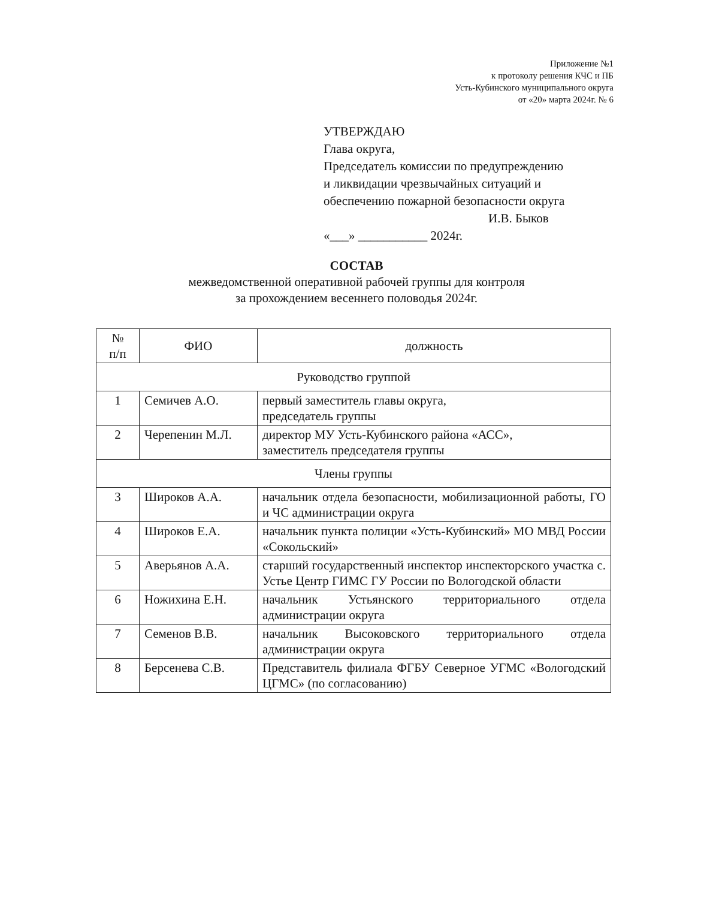Приложение №1
к протоколу решения КЧС и ПБ
Усть-Кубинского муниципального округа
от «20» марта 2024г. № 6
УТВЕРЖДАЮ
Глава округа,
Председатель комиссии по предупреждению
и ликвидации чрезвычайных ситуаций и
обеспечению пожарной безопасности округа
И.В. Быков
«___» ___________ 2024г.
СОСТАВ
межведомственной оперативной рабочей группы для контроля
за прохождением весеннего половодья 2024г.
| № п/п | ФИО | должность |
| --- | --- | --- |
| Руководство группой | | |
| 1 | Семичев А.О. | первый заместитель главы округа, председатель группы |
| 2 | Черепенин М.Л. | директор МУ Усть-Кубинского района «АСС», заместитель председателя группы |
| Члены группы | | |
| 3 | Широков А.А. | начальник отдела безопасности, мобилизационной работы, ГО и ЧС администрации округа |
| 4 | Широков Е.А. | начальник пункта полиции «Усть-Кубинский» МО МВД России «Сокольский» |
| 5 | Аверьянов А.А. | старший государственный инспектор инспекторского участка с. Устье Центр ГИМС ГУ России по Вологодской области |
| 6 | Ножихина Е.Н. | начальник Устьянского территориального отдела администрации округа |
| 7 | Семенов В.В. | начальник Высоковского территориального отдела администрации округа |
| 8 | Берсенева С.В. | Представитель филиала ФГБУ Северное УГМС «Вологодский ЦГМС» (по согласованию) |